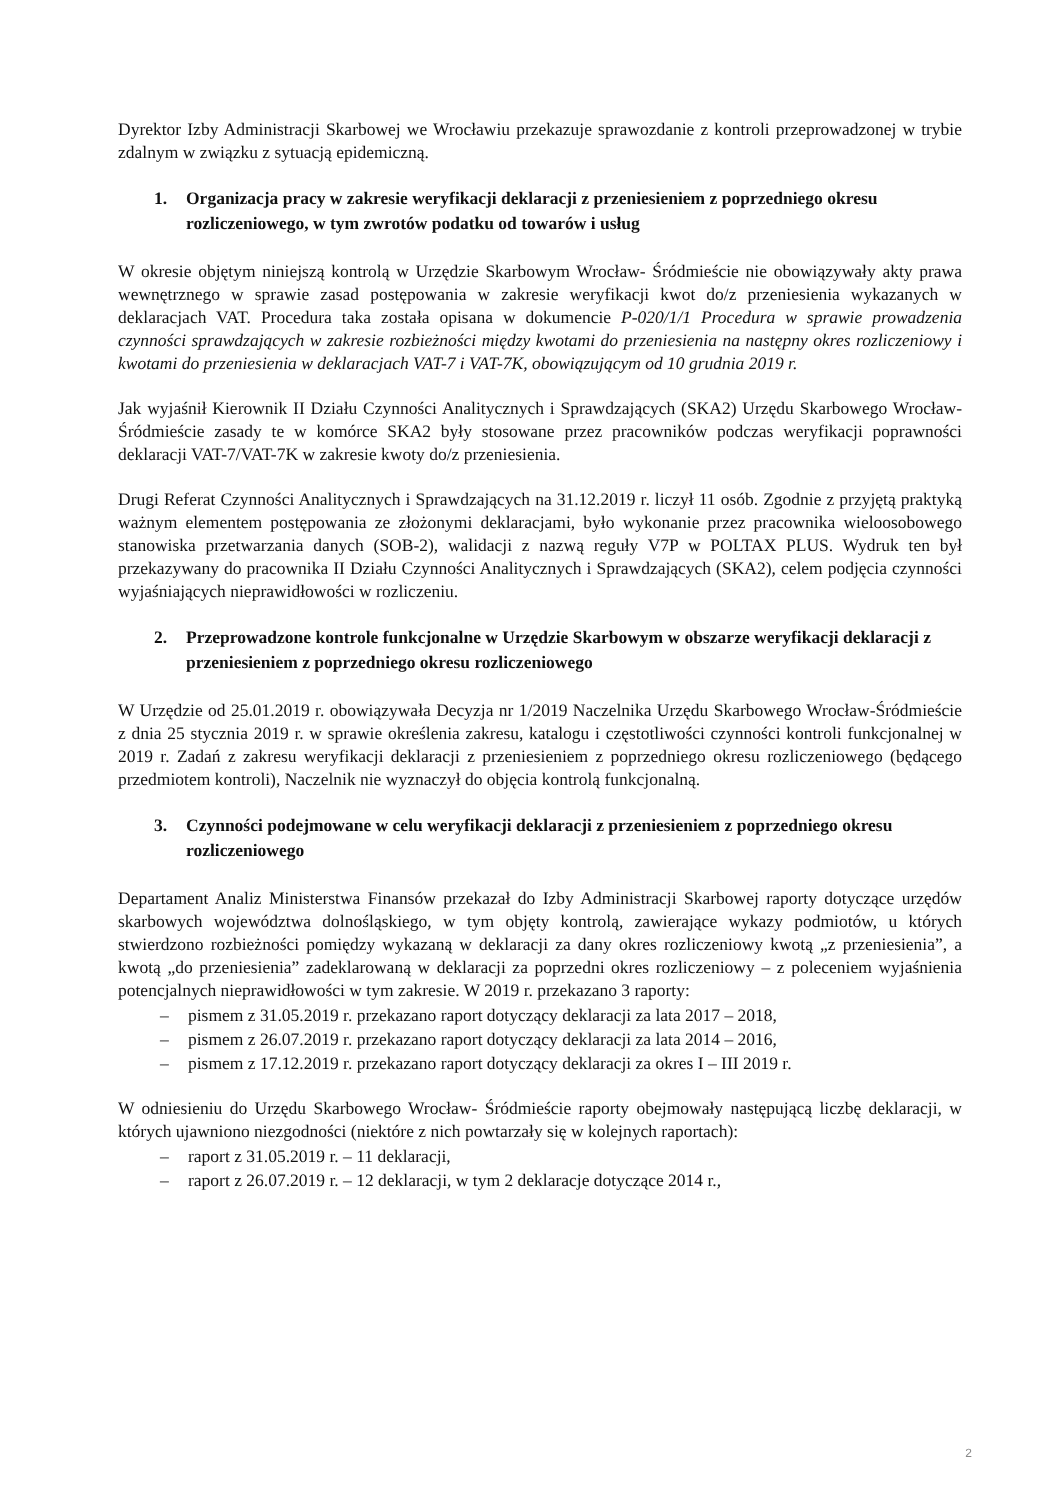Dyrektor Izby Administracji Skarbowej we Wrocławiu przekazuje sprawozdanie z kontroli przeprowadzonej w trybie zdalnym w związku z sytuacją epidemiczną.
1. Organizacja pracy w zakresie weryfikacji deklaracji z przeniesieniem z poprzedniego okresu rozliczeniowego, w tym zwrotów podatku od towarów i usług
W okresie objętym niniejszą kontrolą w Urzędzie Skarbowym Wrocław- Śródmieście nie obowiązywały akty prawa wewnętrznego w sprawie zasad postępowania w zakresie weryfikacji kwot do/z przeniesienia wykazanych w deklaracjach VAT. Procedura taka została opisana w dokumencie P-020/1/1 Procedura w sprawie prowadzenia czynności sprawdzających w zakresie rozbieżności między kwotami do przeniesienia na następny okres rozliczeniowy i kwotami do przeniesienia w deklaracjach VAT-7 i VAT-7K, obowiązującym od 10 grudnia 2019 r.
Jak wyjaśnił Kierownik II Działu Czynności Analitycznych i Sprawdzających (SKA2) Urzędu Skarbowego Wrocław- Śródmieście zasady te w komórce SKA2 były stosowane przez pracowników podczas weryfikacji poprawności deklaracji VAT-7/VAT-7K w zakresie kwoty do/z przeniesienia.
Drugi Referat Czynności Analitycznych i Sprawdzających na 31.12.2019 r. liczył 11 osób. Zgodnie z przyjętą praktyką ważnym elementem postępowania ze złożonymi deklaracjami, było wykonanie przez pracownika wieloosobowego stanowiska przetwarzania danych (SOB-2), walidacji z nazwą reguły V7P w POLTAX PLUS. Wydruk ten był przekazywany do pracownika II Działu Czynności Analitycznych i Sprawdzających (SKA2), celem podjęcia czynności wyjaśniających nieprawidłowości w rozliczeniu.
2. Przeprowadzone kontrole funkcjonalne w Urzędzie Skarbowym w obszarze weryfikacji deklaracji z przeniesieniem z poprzedniego okresu rozliczeniowego
W Urzędzie od 25.01.2019 r. obowiązywała Decyzja nr 1/2019 Naczelnika Urzędu Skarbowego Wrocław-Śródmieście z dnia 25 stycznia 2019 r. w sprawie określenia zakresu, katalogu i częstotliwości czynności kontroli funkcjonalnej w 2019 r. Zadań z zakresu weryfikacji deklaracji z przeniesieniem z poprzedniego okresu rozliczeniowego (będącego przedmiotem kontroli), Naczelnik nie wyznaczył do objęcia kontrolą funkcjonalną.
3. Czynności podejmowane w celu weryfikacji deklaracji z przeniesieniem z poprzedniego okresu rozliczeniowego
Departament Analiz Ministerstwa Finansów przekazał do Izby Administracji Skarbowej raporty dotyczące urzędów skarbowych województwa dolnośląskiego, w tym objęty kontrolą, zawierające wykazy podmiotów, u których stwierdzono rozbieżności pomiędzy wykazaną w deklaracji za dany okres rozliczeniowy kwotą „z przeniesienia”, a kwotą „do przeniesienia” zadeklarowaną w deklaracji za poprzedni okres rozliczeniowy – z poleceniem wyjaśnienia potencjalnych nieprawidłowości w tym zakresie. W 2019 r. przekazano 3 raporty:
– pismem z 31.05.2019 r. przekazano raport dotyczący deklaracji za lata 2017 – 2018,
– pismem z 26.07.2019 r. przekazano raport dotyczący deklaracji za lata 2014 – 2016,
– pismem z 17.12.2019 r. przekazano raport dotyczący deklaracji za okres I – III 2019 r.
W odniesieniu do Urzędu Skarbowego Wrocław- Śródmieście raporty obejmowały następującą liczbę deklaracji, w których ujawniono niezgodności (niektóre z nich powtarzały się w kolejnych raportach):
– raport z 31.05.2019 r. – 11 deklaracji,
– raport z 26.07.2019 r. – 12 deklaracji, w tym 2 deklaracje dotyczące 2014 r.,
2